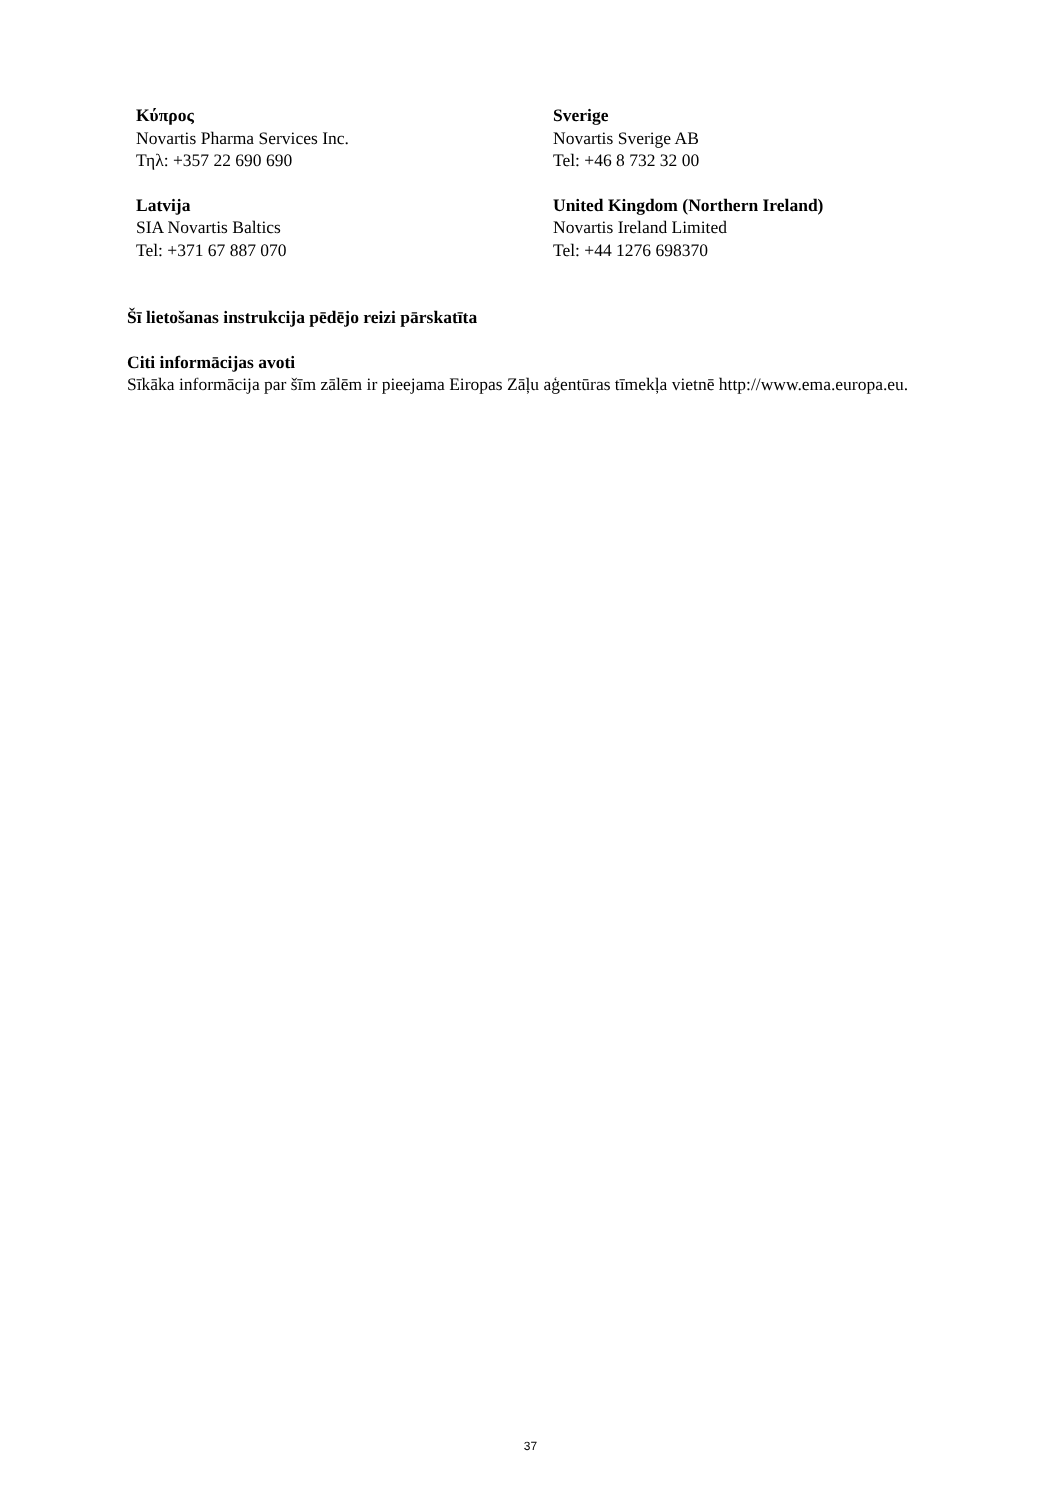Κύπρος
Novartis Pharma Services Inc.
Τηλ: +357 22 690 690
Sverige
Novartis Sverige AB
Tel: +46 8 732 32 00
Latvija
SIA Novartis Baltics
Tel: +371 67 887 070
United Kingdom (Northern Ireland)
Novartis Ireland Limited
Tel: +44 1276 698370
Šī lietošanas instrukcija pēdējo reizi pārskatīta
Citi informācijas avoti
Sīkāka informācija par šīm zālēm ir pieejama Eiropas Zāļu aģentūras tīmekļa vietnē http://www.ema.europa.eu.
37